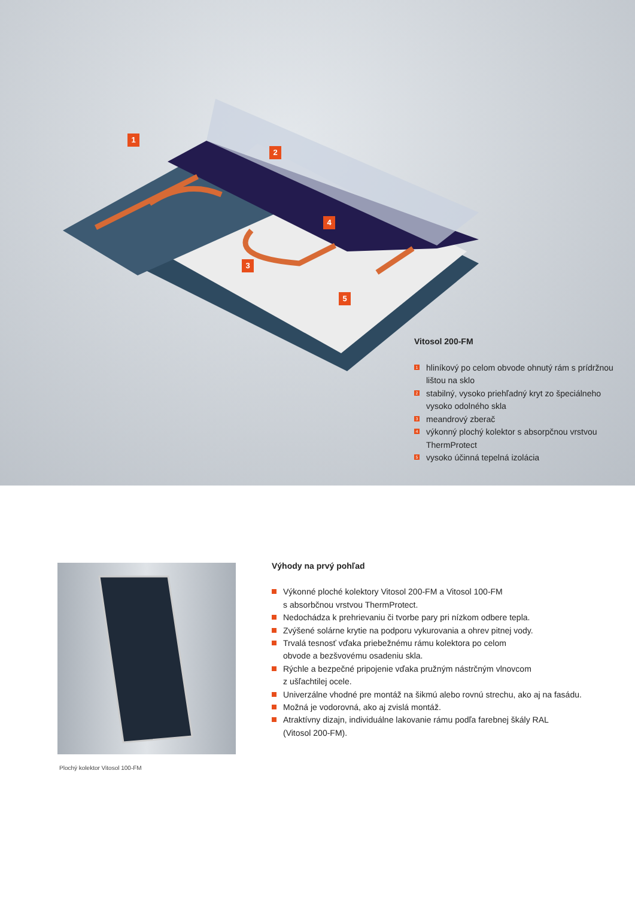1
2
3
4
5
Vitosol 200-FM
1 hliníkový po celom obvode ohnutý rám s prídržnou lištou na sklo
2 stabilný, vysoko priehľadný kryt zo špeciálneho vysoko odolného skla
3 meandrový zberač
4 výkonný plochý kolektor s absorpčnou vrstvou ThermProtect
5 vysoko účinná tepelná izolácia
Plochý kolektor Vitosol 100-FM
Výhody na prvý pohľad
Výkonné ploché kolektory Vitosol 200-FM a Vitosol 100-FM
s absorbčnou vrstvou ThermProtect.
Nedochádza k prehrievaniu či tvorbe pary pri nízkom odbere tepla.
Zvýšené solárne krytie na podporu vykurovania a ohrev pitnej vody.
Trvalá tesnosť vďaka priebežnému rámu kolektora po celom
obvode a bezšvovému osadeniu skla.
Rýchle a bezpečné pripojenie vďaka pružným nástrčným vlnovcom
z ušľachtilej ocele.
Univerzálne vhodné pre montáž na šikmú alebo rovnú strechu, ako aj na fasádu.
Možná je vodorovná, ako aj zvislá montáž.
Atraktívny dizajn, individuálne lakovanie rámu podľa farebnej škály RAL
(Vitosol 200-FM).